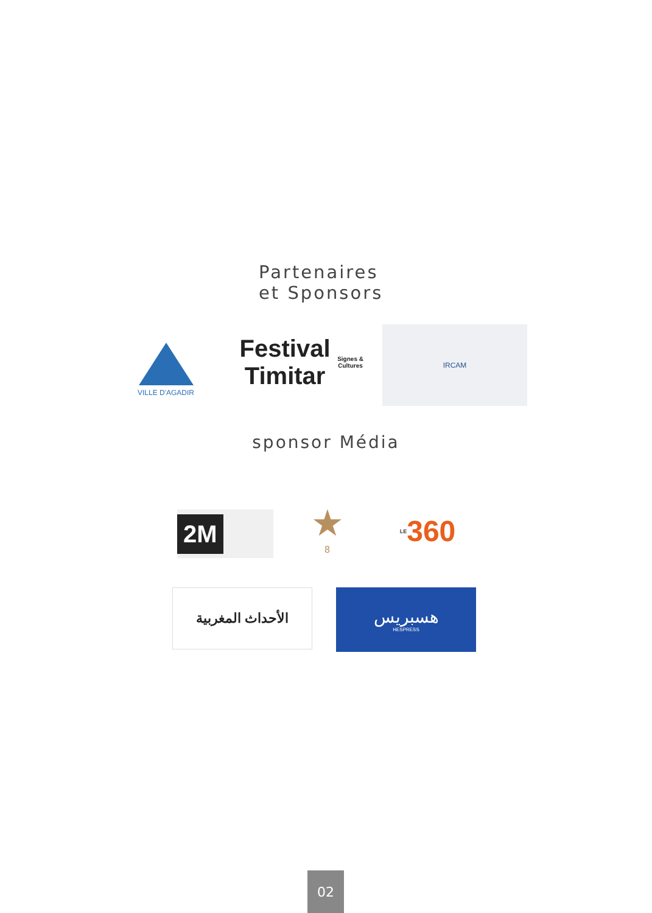Partenaires
et Sponsors
VILLE D'AGADIR
Festival Timitar
Signes & Cultures
IRCAM
sponsor Média
2M
★
8
LE 360
الأحداث المغربية
هسبريس
HESPRESS
02